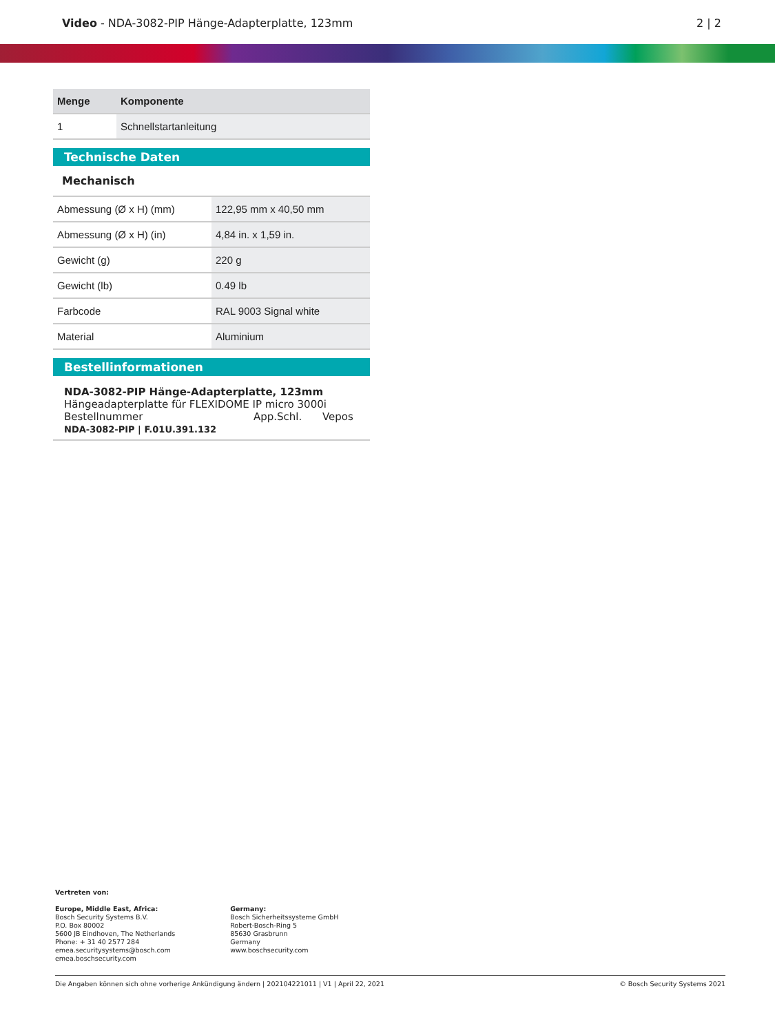Video - NDA-3082-PIP Hänge-Adapterplatte, 123mm
2 | 2
| Menge | Komponente |
| --- | --- |
| 1 | Schnellstartanleitung |
Technische Daten
Mechanisch
| Abmessung (Ø x H) (mm) | 122,95 mm x 40,50 mm |
| Abmessung (Ø x H) (in) | 4,84 in. x 1,59 in. |
| Gewicht (g) | 220 g |
| Gewicht (lb) | 0.49 lb |
| Farbcode | RAL 9003 Signal white |
| Material | Aluminium |
Bestellinformationen
NDA-3082-PIP Hänge-Adapterplatte, 123mm
Hängeadapterplatte für FLEXIDOME IP micro 3000i
Bestellnummer App.Schl. Vepos
NDA-3082-PIP | F.01U.391.132
Vertreten von:
Europe, Middle East, Africa:
Bosch Security Systems B.V.
P.O. Box 80002
5600 JB Eindhoven, The Netherlands
Phone: + 31 40 2577 284
emea.securitysystems@bosch.com
emea.boschsecurity.com
Germany:
Bosch Sicherheitssysteme GmbH
Robert-Bosch-Ring 5
85630 Grasbrunn
Germany
www.boschsecurity.com
Die Angaben können sich ohne vorherige Ankündigung ändern | 202104221011 | V1 | April 22, 2021 © Bosch Security Systems 2021